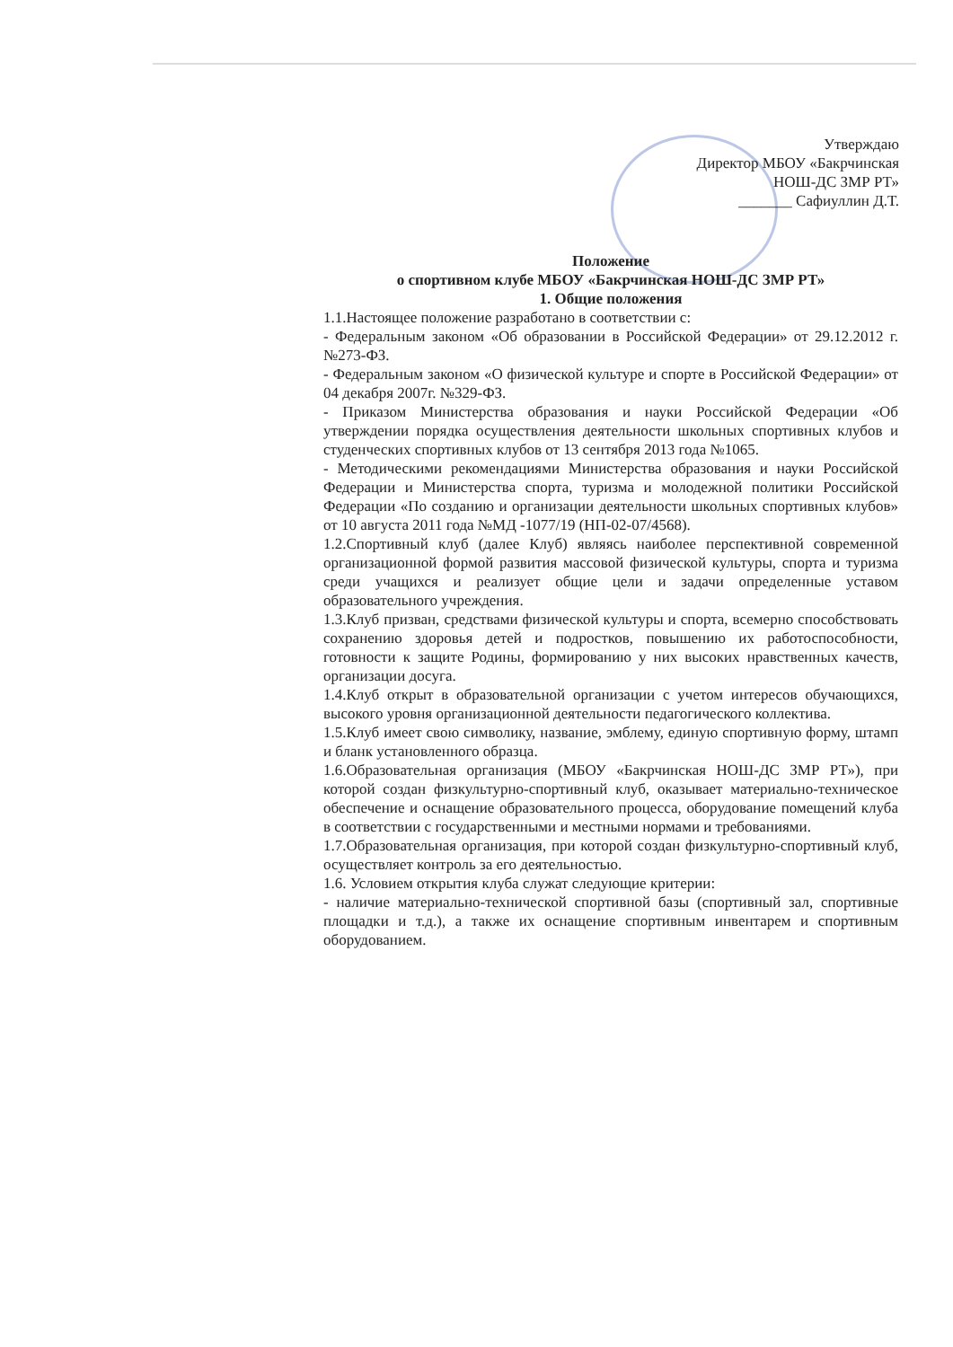Утверждаю
Директор МБОУ «Бакрчинская
НОШ-ДС ЗМР РТ»
_______ Сафиуллин Д.Т.
Положение
о спортивном клубе МБОУ «Бакрчинская НОШ-ДС ЗМР РТ»
1. Общие положения
1.1.Настоящее положение разработано в соответствии с:
- Федеральным законом «Об образовании в Российской Федерации» от 29.12.2012 г. №273-ФЗ.
- Федеральным законом «О физической культуре и спорте в Российской Федерации» от 04 декабря 2007г. №329-ФЗ.
- Приказом Министерства образования и науки Российской Федерации «Об утверждении порядка осуществления деятельности школьных спортивных клубов и студенческих спортивных клубов от 13 сентября 2013 года №1065.
- Методическими рекомендациями Министерства образования и науки Российской Федерации и Министерства спорта, туризма и молодежной политики Российской Федерации «По созданию и организации деятельности школьных спортивных клубов» от 10 августа 2011 года №МД -1077/19 (НП-02-07/4568).
1.2.Спортивный клуб (далее Клуб) являясь наиболее перспективной современной организационной формой развития массовой физической культуры, спорта и туризма среди учащихся и реализует общие цели и задачи определенные уставом образовательного учреждения.
1.3.Клуб призван, средствами физической культуры и спорта, всемерно способствовать сохранению здоровья детей и подростков, повышению их работоспособности, готовности к защите Родины, формированию у них высоких нравственных качеств, организации досуга.
1.4.Клуб открыт в образовательной организации с учетом интересов обучающихся, высокого уровня организационной деятельности педагогического коллектива.
1.5.Клуб имеет свою символику, название, эмблему, единую спортивную форму, штамп и бланк установленного образца.
1.6.Образовательная организация (МБОУ «Бакрчинская НОШ-ДС ЗМР РТ»), при которой создан физкультурно-спортивный клуб, оказывает материально-техническое обеспечение и оснащение образовательного процесса, оборудование помещений клуба в соответствии с государственными и местными нормами и требованиями.
1.7.Образовательная организация, при которой создан физкультурно-спортивный клуб, осуществляет контроль за его деятельностью.
1.6. Условием открытия клуба служат следующие критерии:
- наличие материально-технической спортивной базы (спортивный зал, спортивные площадки и т.д.), а также их оснащение спортивным инвентарем и спортивным оборудованием.